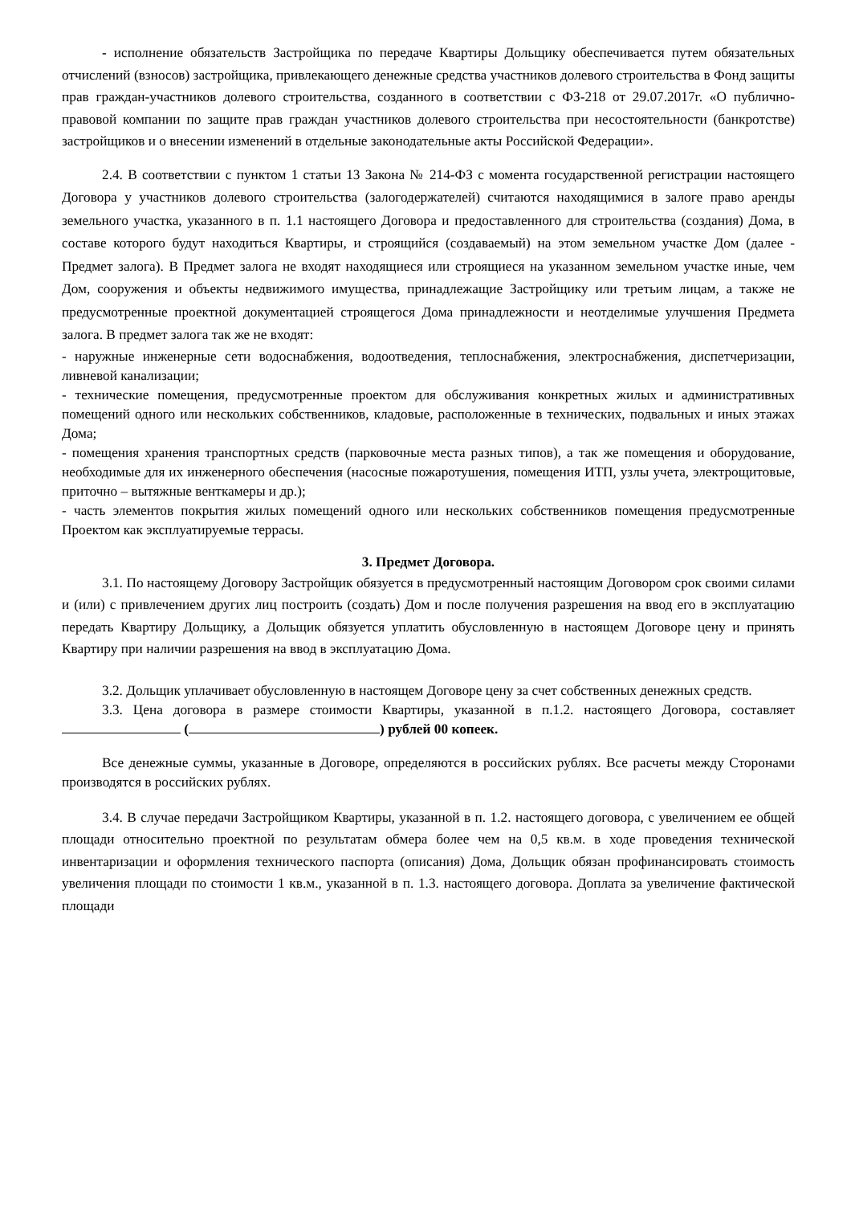- исполнение обязательств Застройщика по передаче Квартиры Дольщику обеспечивается путем обязательных отчислений (взносов) застройщика, привлекающего денежные средства участников долевого строительства в Фонд защиты прав граждан-участников долевого строительства, созданного в соответствии с ФЗ-218 от 29.07.2017г. «О публично-правовой компании по защите прав граждан участников долевого строительства при несостоятельности (банкротстве) застройщиков и о внесении изменений в отдельные законодательные акты Российской Федерации».
2.4. В соответствии с пунктом 1 статьи 13 Закона № 214-ФЗ с момента государственной регистрации настоящего Договора у участников долевого строительства (залогодержателей) считаются находящимися в залоге право аренды земельного участка, указанного в п. 1.1 настоящего Договора и предоставленного для строительства (создания) Дома, в составе которого будут находиться Квартиры, и строящийся (создаваемый) на этом земельном участке Дом (далее - Предмет залога). В Предмет залога не входят находящиеся или строящиеся на указанном земельном участке иные, чем Дом, сооружения и объекты недвижимого имущества, принадлежащие Застройщику или третьим лицам, а также не предусмотренные проектной документацией строящегося Дома принадлежности и неотделимые улучшения Предмета залога. В предмет залога так же не входят:
- наружные инженерные сети водоснабжения, водоотведения, теплоснабжения, электроснабжения, диспетчеризации, ливневой канализации;
- технические помещения, предусмотренные проектом для обслуживания конкретных жилых и административных помещений одного или нескольких собственников, кладовые, расположенные в технических, подвальных и иных этажах Дома;
- помещения хранения транспортных средств (парковочные места разных типов), а так же помещения и оборудование, необходимые для их инженерного обеспечения (насосные пожаротушения, помещения ИТП, узлы учета, электрощитовые, приточно – вытяжные венткамеры и др.);
- часть элементов покрытия жилых помещений одного или нескольких собственников помещения предусмотренные Проектом как эксплуатируемые террасы.
3. Предмет Договора.
3.1. По настоящему Договору Застройщик обязуется в предусмотренный настоящим Договором срок своими силами и (или) с привлечением других лиц построить (создать) Дом и после получения разрешения на ввод его в эксплуатацию передать Квартиру Дольщику, а Дольщик обязуется уплатить обусловленную в настоящем Договоре цену и принять Квартиру при наличии разрешения на ввод в эксплуатацию Дома.
3.2. Дольщик уплачивает обусловленную в настоящем Договоре цену за счет собственных денежных средств.
3.3. Цена договора в размере стоимости Квартиры, указанной в п.1.2. настоящего Договора, составляет ( ) рублей 00 копеек.
Все денежные суммы, указанные в Договоре, определяются в российских рублях. Все расчеты между Сторонами производятся в российских рублях.
3.4. В случае передачи Застройщиком Квартиры, указанной в п. 1.2. настоящего договора, с увеличением ее общей площади относительно проектной по результатам обмера более чем на 0,5 кв.м. в ходе проведения технической инвентаризации и оформления технического паспорта (описания) Дома, Дольщик обязан профинансировать стоимость увеличения площади по стоимости 1 кв.м., указанной в п. 1.3. настоящего договора. Доплата за увеличение фактической площади